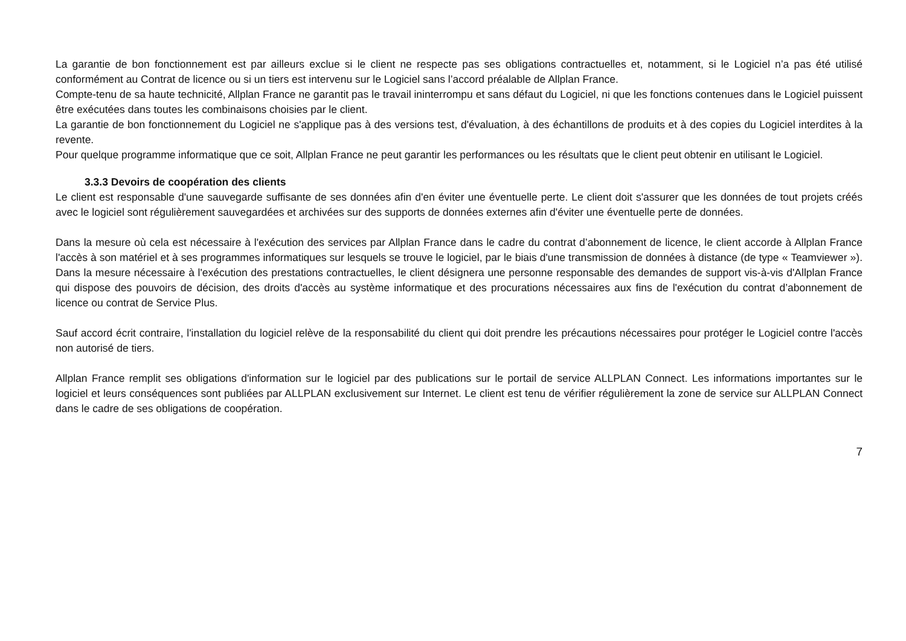La garantie de bon fonctionnement est par ailleurs exclue si le client ne respecte pas ses obligations contractuelles et, notamment, si le Logiciel n’a pas été utilisé conformément au Contrat de licence ou si un tiers est intervenu sur le Logiciel sans l’accord préalable de Allplan France.
Compte-tenu de sa haute technicité, Allplan France ne garantit pas le travail ininterrompu et sans défaut du Logiciel, ni que les fonctions contenues dans le Logiciel puissent être exécutées dans toutes les combinaisons choisies par le client.
La garantie de bon fonctionnement du Logiciel ne s'applique pas à des versions test, d'évaluation, à des échantillons de produits et à des copies du Logiciel interdites à la revente.
Pour quelque programme informatique que ce soit, Allplan France ne peut garantir les performances ou les résultats que le client peut obtenir en utilisant le Logiciel.
3.3.3 Devoirs de coopération des clients
Le client est responsable d'une sauvegarde suffisante de ses données afin d'en éviter une éventuelle perte. Le client doit s'assurer que les données de tout projets créés avec le logiciel sont régulièrement sauvegardées et archivées sur des supports de données externes afin d'éviter une éventuelle perte de données.
Dans la mesure où cela est nécessaire à l'exécution des services par Allplan France dans le cadre du contrat d’abonnement de licence, le client accorde à Allplan France l'accès à son matériel et à ses programmes informatiques sur lesquels se trouve le logiciel, par le biais d'une transmission de données à distance (de type « Teamviewer »). Dans la mesure nécessaire à l'exécution des prestations contractuelles, le client désignera une personne responsable des demandes de support vis-à-vis d'Allplan France qui dispose des pouvoirs de décision, des droits d'accès au système informatique et des procurations nécessaires aux fins de l'exécution du contrat d’abonnement de licence ou contrat de Service Plus.
Sauf accord écrit contraire, l'installation du logiciel relève de la responsabilité du client qui doit prendre les précautions nécessaires pour protéger le Logiciel contre l'accès non autorisé de tiers.
Allplan France remplit ses obligations d'information sur le logiciel par des publications sur le portail de service ALLPLAN Connect. Les informations importantes sur le logiciel et leurs conséquences sont publiées par ALLPLAN exclusivement sur Internet. Le client est tenu de vérifier régulièrement la zone de service sur ALLPLAN Connect dans le cadre de ses obligations de coopération.
7